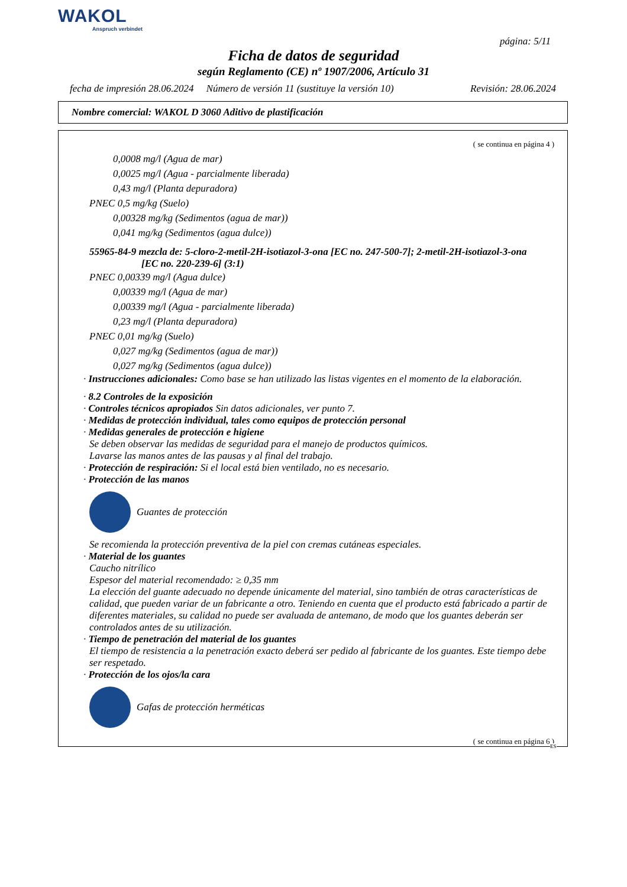WAKOL
Anspruch verbindet
página: 5/11
Ficha de datos de seguridad
según Reglamento (CE) nº 1907/2006, Artículo 31
fecha de impresión 28.06.2024 Número de versión 11 (sustituye la versión 10) Revisión: 28.06.2024
Nombre comercial: WAKOL D 3060 Aditivo de plastificación
( se continua en página 4 )
0,0008 mg/l (Agua de mar)
0,0025 mg/l (Agua - parcialmente liberada)
0,43 mg/l (Planta depuradora)
PNEC 0,5 mg/kg (Suelo)
0,00328 mg/kg (Sedimentos (agua de mar))
0,041 mg/kg (Sedimentos (agua dulce))
55965-84-9 mezcla de: 5-cloro-2-metil-2H-isotiazol-3-ona [EC no. 247-500-7]; 2-metil-2H-isotiazol-3-ona
[EC no. 220-239-6] (3:1)
PNEC 0,00339 mg/l (Agua dulce)
0,00339 mg/l (Agua de mar)
0,00339 mg/l (Agua - parcialmente liberada)
0,23 mg/l (Planta depuradora)
PNEC 0,01 mg/kg (Suelo)
0,027 mg/kg (Sedimentos (agua de mar))
0,027 mg/kg (Sedimentos (agua dulce))
· Instrucciones adicionales: Como base se han utilizado las listas vigentes en el momento de la elaboración.
· 8.2 Controles de la exposición
· Controles técnicos apropiados Sin datos adicionales, ver punto 7.
· Medidas de protección individual, tales como equipos de protección personal
· Medidas generales de protección e higiene
Se deben observar las medidas de seguridad para el manejo de productos químicos.
Lavarse las manos antes de las pausas y al final del trabajo.
· Protección de respiración: Si el local está bien ventilado, no es necesario.
· Protección de las manos
Guantes de protección
Se recomienda la protección preventiva de la piel con cremas cutáneas especiales.
· Material de los guantes
Caucho nitrílico
Espesor del material recomendado: ≥ 0,35 mm
La elección del guante adecuado no depende únicamente del material, sino también de otras características de calidad, que pueden variar de un fabricante a otro. Teniendo en cuenta que el producto está fabricado a partir de diferentes materiales, su calidad no puede ser avaluada de antemano, de modo que los guantes deberán ser controlados antes de su utilización.
· Tiempo de penetración del material de los guantes
El tiempo de resistencia a la penetración exacto deberá ser pedido al fabricante de los guantes. Este tiempo debe ser respetado.
· Protección de los ojos/la cara
Gafas de protección herméticas
( se continua en página 6 )
ES